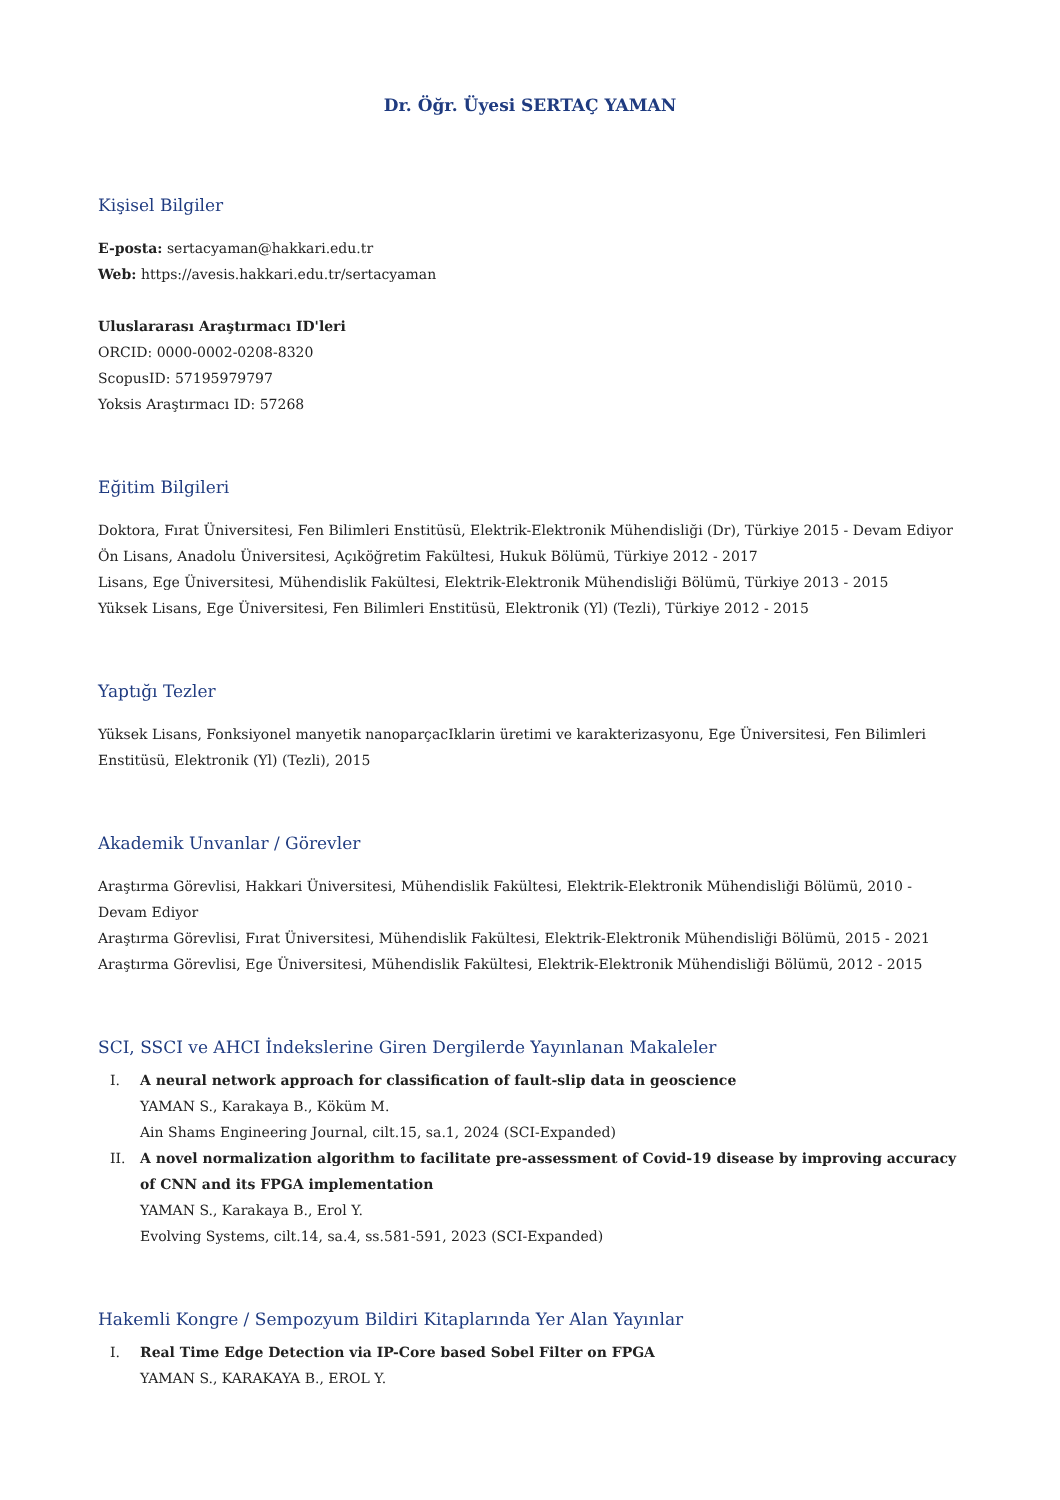Dr. Öğr. Üyesi SERTAÇ YAMAN
Kişisel Bilgiler
E-posta: sertacyaman@hakkari.edu.tr
Web: https://avesis.hakkari.edu.tr/sertacyaman
Uluslararası Araştırmacı ID'leri
ORCID: 0000-0002-0208-8320
ScopusID: 57195979797
Yoksis Araştırmacı ID: 57268
Eğitim Bilgileri
Doktora, Fırat Üniversitesi, Fen Bilimleri Enstitüsü, Elektrik-Elektronik Mühendisliği (Dr), Türkiye 2015 - Devam Ediyor
Ön Lisans, Anadolu Üniversitesi, Açıköğretim Fakültesi, Hukuk Bölümü, Türkiye 2012 - 2017
Lisans, Ege Üniversitesi, Mühendislik Fakültesi, Elektrik-Elektronik Mühendisliği Bölümü, Türkiye 2013 - 2015
Yüksek Lisans, Ege Üniversitesi, Fen Bilimleri Enstitüsü, Elektronik (Yl) (Tezli), Türkiye 2012 - 2015
Yaptığı Tezler
Yüksek Lisans, Fonksiyonel manyetik nanoparçacIklarin üretimi ve karakterizasyonu, Ege Üniversitesi, Fen Bilimleri Enstitüsü, Elektronik (Yl) (Tezli), 2015
Akademik Unvanlar / Görevler
Araştırma Görevlisi, Hakkari Üniversitesi, Mühendislik Fakültesi, Elektrik-Elektronik Mühendisliği Bölümü, 2010 - Devam Ediyor
Araştırma Görevlisi, Fırat Üniversitesi, Mühendislik Fakültesi, Elektrik-Elektronik Mühendisliği Bölümü, 2015 - 2021
Araştırma Görevlisi, Ege Üniversitesi, Mühendislik Fakültesi, Elektrik-Elektronik Mühendisliği Bölümü, 2012 - 2015
SCI, SSCI ve AHCI İndekslerine Giren Dergilerde Yayınlanan Makaleler
I. A neural network approach for classification of fault-slip data in geoscience
YAMAN S., Karakaya B., Köküm M.
Ain Shams Engineering Journal, cilt.15, sa.1, 2024 (SCI-Expanded)
II. A novel normalization algorithm to facilitate pre-assessment of Covid-19 disease by improving accuracy of CNN and its FPGA implementation
YAMAN S., Karakaya B., Erol Y.
Evolving Systems, cilt.14, sa.4, ss.581-591, 2023 (SCI-Expanded)
Hakemli Kongre / Sempozyum Bildiri Kitaplarında Yer Alan Yayınlar
I. Real Time Edge Detection via IP-Core based Sobel Filter on FPGA
YAMAN S., KARAKAYA B., EROL Y.